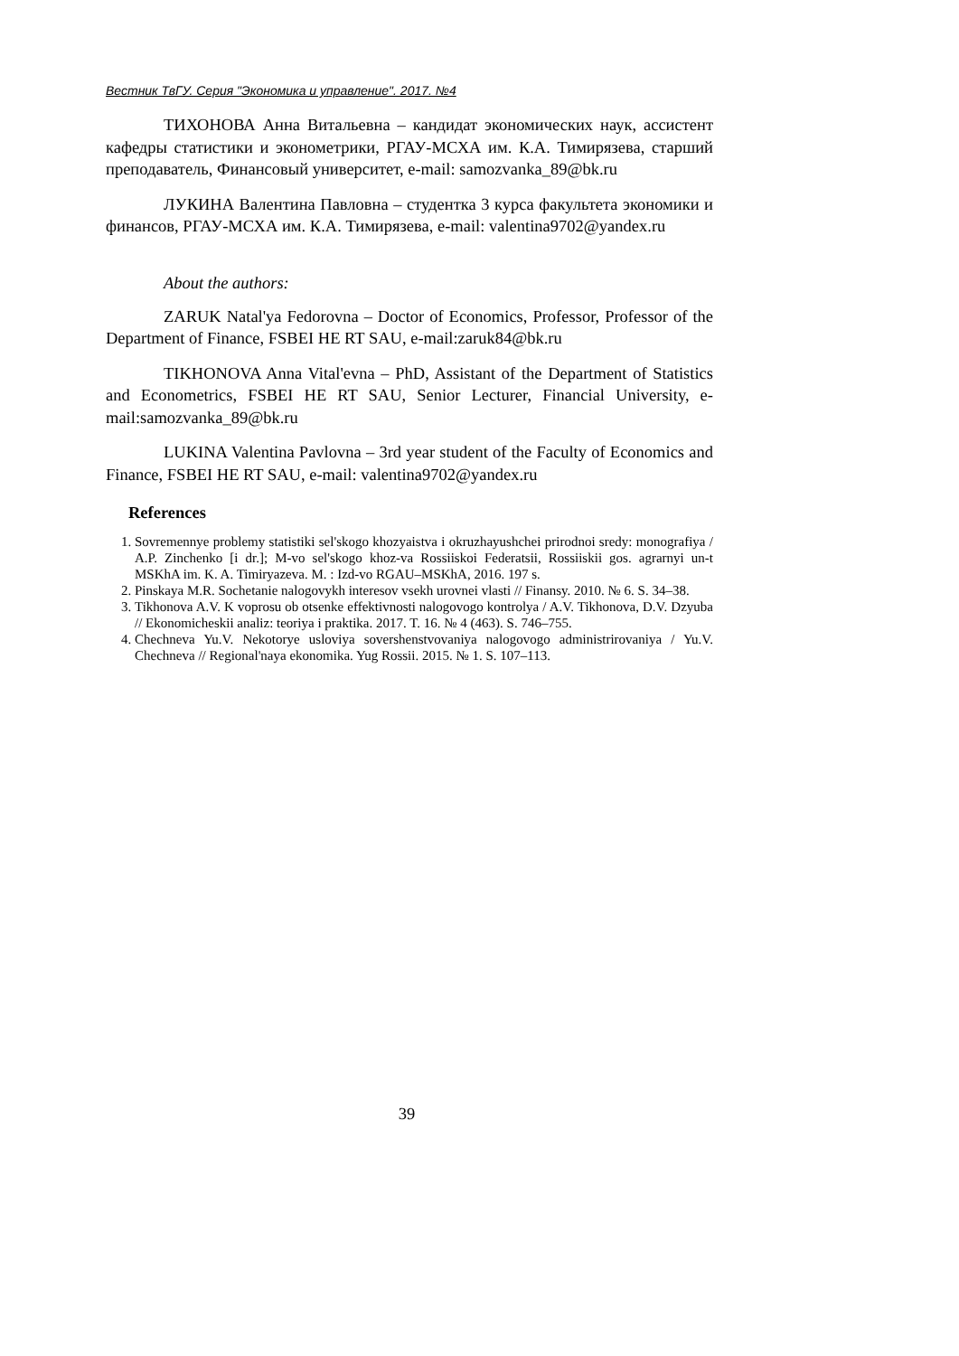Вестник ТвГУ. Серия "Экономика и управление". 2017. №4
ТИХОНОВА Анна Витальевна – кандидат экономических наук, ассистент кафедры статистики и эконометрики, РГАУ-МСХА им. К.А. Тимирязева, старший преподаватель, Финансовый университет, e-mail: samozvanka_89@bk.ru
ЛУКИНА Валентина Павловна – студентка 3 курса факультета экономики и финансов, РГАУ-МСХА им. К.А. Тимирязева, e-mail: valentina9702@yandex.ru
About the authors:
ZARUK Natal'ya Fedorovna – Doctor of Economics, Professor, Professor of the Department of Finance, FSBEI HE RT SAU, e-mail:zaruk84@bk.ru
TIKHONOVA Anna Vital'evna – PhD, Assistant of the Department of Statistics and Econometrics, FSBEI HE RT SAU, Senior Lecturer, Financial University, e-mail:samozvanka_89@bk.ru
LUKINA Valentina Pavlovna – 3rd year student of the Faculty of Economics and Finance, FSBEI HE RT SAU, e-mail: valentina9702@yandex.ru
References
1. Sovremennye problemy statistiki sel'skogo khozyaistva i okruzhayushchei prirodnoi sredy: monografiya / A.P. Zinchenko [i dr.]; M-vo sel'skogo khoz-va Rossiiskoi Federatsii, Rossiiskii gos. agrarnyi un-t MSKhA im. K. A. Timiryazeva. M. : Izd-vo RGAU–MSKhA, 2016. 197 s.
2. Pinskaya M.R. Sochetanie nalogovykh interesov vsekh urovnei vlasti // Finansy. 2010. № 6. S. 34–38.
3. Tikhonova A.V. K voprosu ob otsenke effektivnosti nalogovogo kontrolya / A.V. Tikhonova, D.V. Dzyuba // Ekonomicheskii analiz: teoriya i praktika. 2017. T. 16. № 4 (463). S. 746–755.
4. Chechneva Yu.V. Nekotorye usloviya sovershenstvovaniya nalogovogo administrirovaniya / Yu.V. Chechneva // Regional'naya ekonomika. Yug Rossii. 2015. № 1. S. 107–113.
39